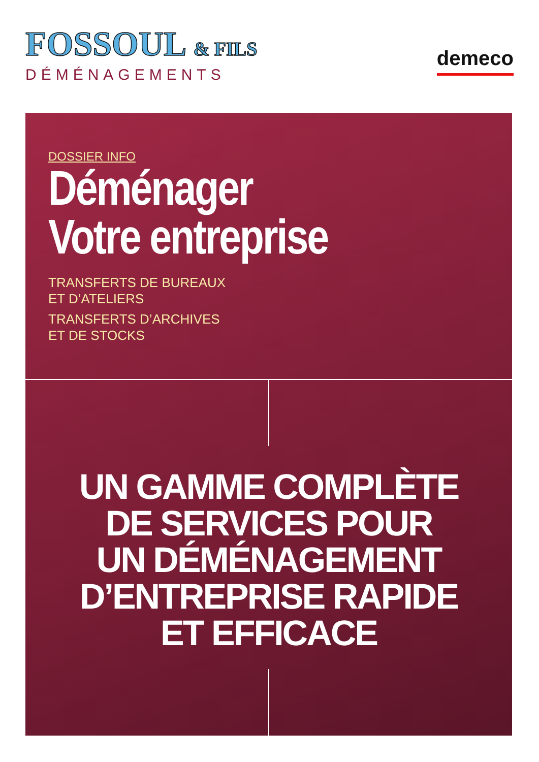FOSSOUL & FILS
DÉMÉNAGEMENTS
demeco
DOSSIER INFO
Déménager
Votre entreprise
TRANSFERTS DE BUREAUX
ET D’ATELIERS
TRANSFERTS D’ARCHIVES
ET DE STOCKS
UN GAMME COMPLÈTE
DE SERVICES POUR
UN DÉMÉNAGEMENT
D’ENTREPRISE RAPIDE
ET EFFICACE